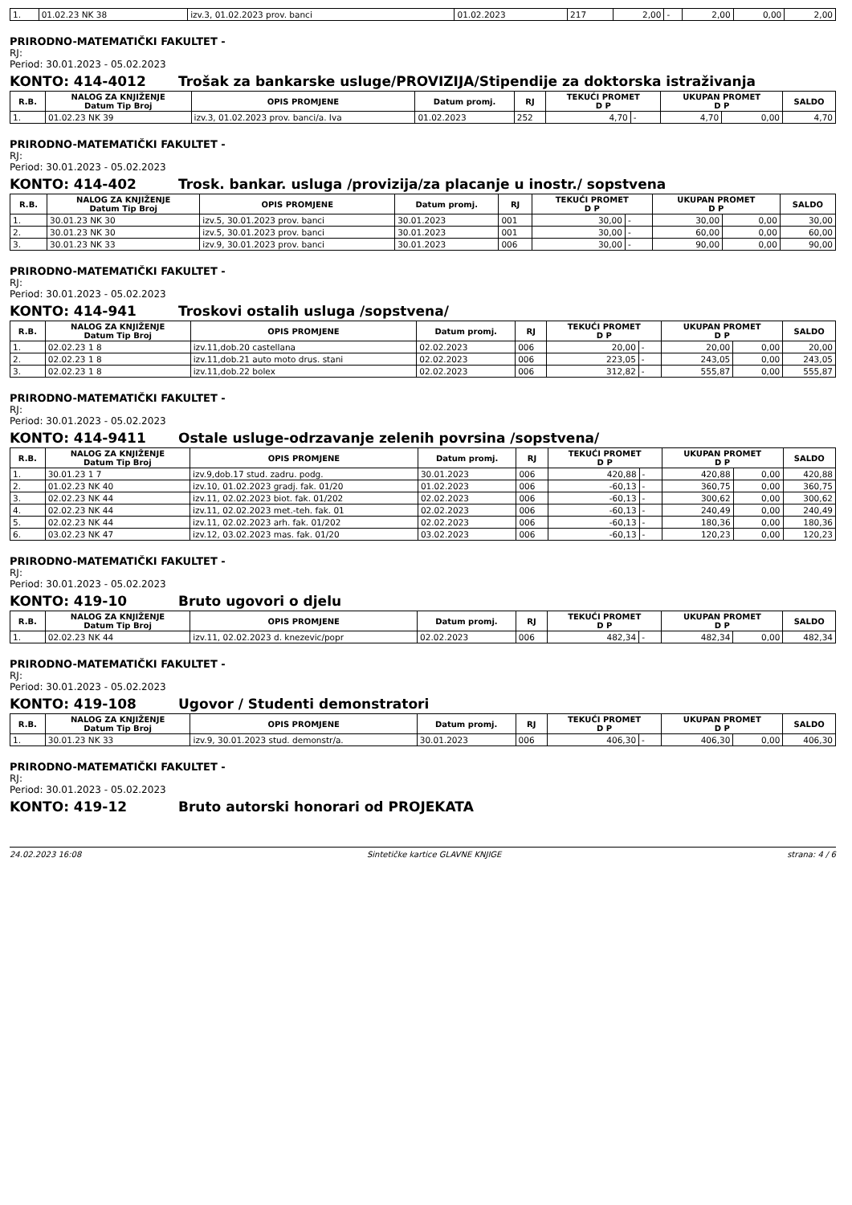| 1. | 01.02.23 NK 38 | izv.3, 01.02.2023 prov. banci | 01.02.2023 | 217 | 2,00 | - | 2,00 | 0,00 | 2,00 |
PRIRODNO-MATEMATIČKI FAKULTET -
RJ:
Period: 30.01.2023 - 05.02.2023
KONTO: 414-4012 Trošak za bankarske usluge/PROVIZIJA/Stipendije za doktorska istraživanja
| R.B. | NALOG ZA KNJIŽENJE Datum Tip Broj | OPIS PROMJENE | Datum promj. | RJ | TEKUĆI PROMET D P | | UKUPAN PROMET D P | | SALDO |
| --- | --- | --- | --- | --- | --- | --- | --- | --- | --- |
| 1. | 01.02.23 NK 39 | izv.3, 01.02.2023 prov. banci/a. Iva | 01.02.2023 | 252 | 4,70 | - | 4,70 | 0,00 | 4,70 |
PRIRODNO-MATEMATIČKI FAKULTET -
RJ:
Period: 30.01.2023 - 05.02.2023
KONTO: 414-402 Trosk. bankar. usluga /provizija/za placanje u inostr./ sopstvena
| R.B. | NALOG ZA KNJIŽENJE Datum Tip Broj | OPIS PROMJENE | Datum promj. | RJ | TEKUĆI PROMET D P | | UKUPAN PROMET D P | | SALDO |
| --- | --- | --- | --- | --- | --- | --- | --- | --- | --- |
| 1. | 30.01.23 NK 30 | izv.5, 30.01.2023 prov. banci | 30.01.2023 | 001 | 30,00 | - | 30,00 | 0,00 | 30,00 |
| 2. | 30.01.23 NK 30 | izv.5, 30.01.2023 prov. banci | 30.01.2023 | 001 | 30,00 | - | 60,00 | 0,00 | 60,00 |
| 3. | 30.01.23 NK 33 | izv.9, 30.01.2023 prov. banci | 30.01.2023 | 006 | 30,00 | - | 90,00 | 0,00 | 90,00 |
PRIRODNO-MATEMATIČKI FAKULTET -
RJ:
Period: 30.01.2023 - 05.02.2023
KONTO: 414-941 Troskovi ostalih usluga /sopstvena/
| R.B. | NALOG ZA KNJIŽENJE Datum Tip Broj | OPIS PROMJENE | Datum promj. | RJ | TEKUĆI PROMET D P | | UKUPAN PROMET D P | | SALDO |
| --- | --- | --- | --- | --- | --- | --- | --- | --- | --- |
| 1. | 02.02.23 1 8 | izv.11,dob.20 castellana | 02.02.2023 | 006 | 20,00 | - | 20,00 | 0,00 | 20,00 |
| 2. | 02.02.23 1 8 | izv.11,dob.21 auto moto drus. stani | 02.02.2023 | 006 | 223,05 | - | 243,05 | 0,00 | 243,05 |
| 3. | 02.02.23 1 8 | izv.11,dob.22 bolex | 02.02.2023 | 006 | 312,82 | - | 555,87 | 0,00 | 555,87 |
PRIRODNO-MATEMATIČKI FAKULTET -
RJ:
Period: 30.01.2023 - 05.02.2023
KONTO: 414-9411 Ostale usluge-odrzavanje zelenih povrsina /sopstvena/
| R.B. | NALOG ZA KNJIŽENJE Datum Tip Broj | OPIS PROMJENE | Datum promj. | RJ | TEKUĆI PROMET D P | | UKUPAN PROMET D P | | SALDO |
| --- | --- | --- | --- | --- | --- | --- | --- | --- | --- |
| 1. | 30.01.23 1 7 | izv.9,dob.17 stud. zadru. podg. | 30.01.2023 | 006 | 420,88 | - | 420,88 | 0,00 | 420,88 |
| 2. | 01.02.23 NK 40 | izv.10, 01.02.2023 gradj. fak. 01/20 | 01.02.2023 | 006 | -60,13 | - | 360,75 | 0,00 | 360,75 |
| 3. | 02.02.23 NK 44 | izv.11, 02.02.2023 biot. fak. 01/202 | 02.02.2023 | 006 | -60,13 | - | 300,62 | 0,00 | 300,62 |
| 4. | 02.02.23 NK 44 | izv.11, 02.02.2023 met.-teh. fak. 01 | 02.02.2023 | 006 | -60,13 | - | 240,49 | 0,00 | 240,49 |
| 5. | 02.02.23 NK 44 | izv.11, 02.02.2023 arh. fak. 01/202 | 02.02.2023 | 006 | -60,13 | - | 180,36 | 0,00 | 180,36 |
| 6. | 03.02.23 NK 47 | izv.12, 03.02.2023 mas. fak. 01/20 | 03.02.2023 | 006 | -60,13 | - | 120,23 | 0,00 | 120,23 |
PRIRODNO-MATEMATIČKI FAKULTET -
RJ:
Period: 30.01.2023 - 05.02.2023
KONTO: 419-10 Bruto ugovori o djelu
| R.B. | NALOG ZA KNJIŽENJE Datum Tip Broj | OPIS PROMJENE | Datum promj. | RJ | TEKUĆI PROMET D P | | UKUPAN PROMET D P | | SALDO |
| --- | --- | --- | --- | --- | --- | --- | --- | --- | --- |
| 1. | 02.02.23 NK 44 | izv.11, 02.02.2023 d. knezevic/popr | 02.02.2023 | 006 | 482,34 | - | 482,34 | 0,00 | 482,34 |
PRIRODNO-MATEMATIČKI FAKULTET -
RJ:
Period: 30.01.2023 - 05.02.2023
KONTO: 419-108 Ugovor / Studenti demonstratori
| R.B. | NALOG ZA KNJIŽENJE Datum Tip Broj | OPIS PROMJENE | Datum promj. | RJ | TEKUĆI PROMET D P | | UKUPAN PROMET D P | | SALDO |
| --- | --- | --- | --- | --- | --- | --- | --- | --- | --- |
| 1. | 30.01.23 NK 33 | izv.9, 30.01.2023 stud. demonstr/a. | 30.01.2023 | 006 | 406,30 | - | 406,30 | 0,00 | 406,30 |
PRIRODNO-MATEMATIČKI FAKULTET -
RJ:
Period: 30.01.2023 - 05.02.2023
KONTO: 419-12 Bruto autorski honorari od PROJEKATA
24.02.2023 16:08 Sintetičke kartice GLAVNE KNJIGE strana: 4 / 6